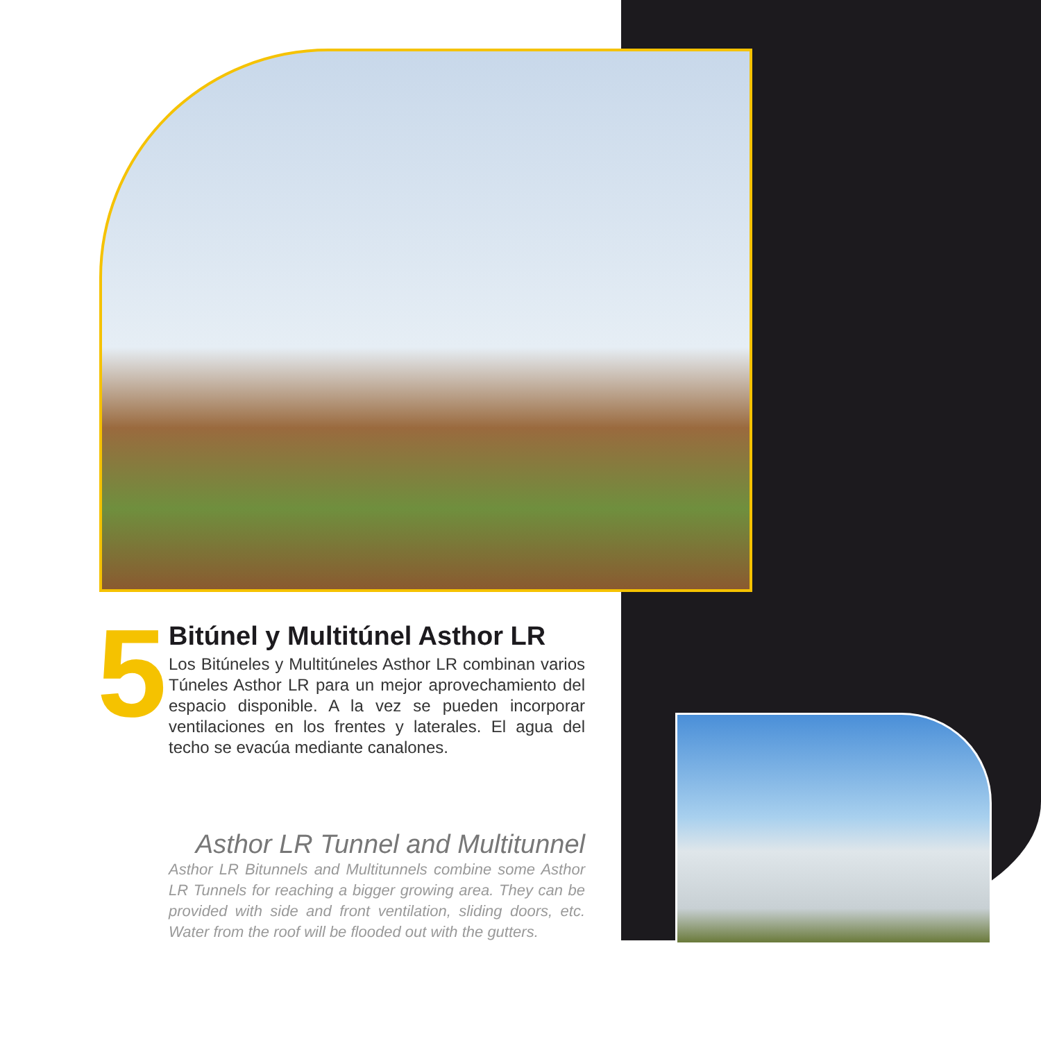5
Bitúnel y Multitúnel Asthor LR
Los Bitúneles y Multitúneles Asthor LR combinan varios Túneles Asthor LR para un mejor aprovechamiento del espacio disponible. A la vez se pueden incorporar ventilaciones en los frentes y laterales. El agua del techo se evacúa mediante canalones.
Asthor LR Tunnel and Multitunnel
Asthor LR Bitunnels and Multitunnels combine some Asthor LR Tunnels for reaching a bigger growing area. They can be provided with side and front ventilation, sliding doors, etc. Water from the roof will be flooded out with the gutters.